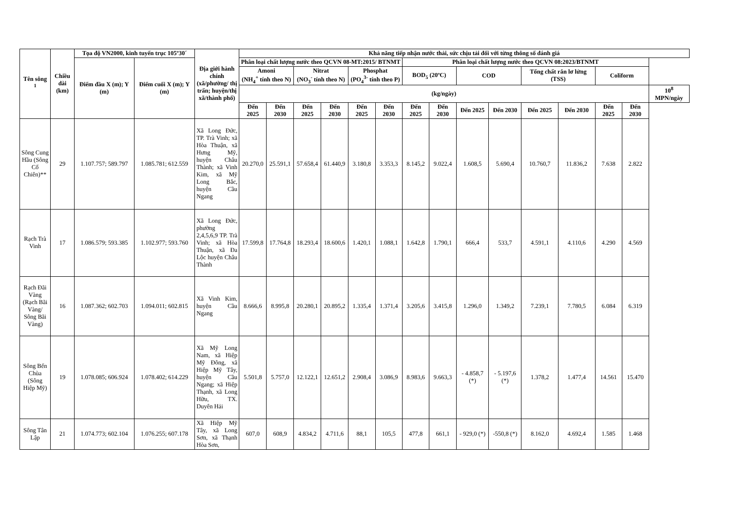| Tên sông <sup>1</sup> | Chiều dài (km) | Tọa độ VN2000, kinh tuyến trục 105º30´ | | Địa giới hành chính (xã/phường/ thị trấn; huyện/thị xã/thành phố) | Khả năng tiếp nhận nước thải, sức chịu tải đối với từng thông số đánh giá | | | | | | | | | | | | | | |
| --- | --- | --- | --- | --- | --- | --- | --- | --- | --- | --- | --- | --- | --- | --- | --- | --- | --- | --- | --- |
| | | Điểm đầu X (m); Y (m) | Điểm cuối X (m); Y (m) | | Phân loại chất lượng nước theo QCVN 08-MT:2015/ BTNMT | | | | | | Phân loại chất lượng nước theo QCVN 08:2023/BTNMT | | | | | | | | |
| | | | | | Amoni (NH<sub>4</sub><sup>+</sup> tính theo N) | | Nitrat (NO<sub>3</sub><sup>-</sup> tính theo N) | | Phosphat (PO<sub>4</sub><sup>3-</sup> tính theo P) | | BOD<sub>5</sub> (20ºC) | | COD | | Tổng chất rắn lơ lửng (TSS) | | Coliform | | |
| | | | | | (kg/ngày) | | | | | | | | | | | | | | 10<sup>8</sup> MPN/ngày |
| | | | | | Đến 2025 | Đến 2030 | Đến 2025 | Đến 2030 | Đến 2025 | Đến 2030 | Đến 2025 | Đến 2030 | Đến 2025 | Đến 2030 | Đến 2025 | Đến 2030 | Đến 2025 | Đến 2030 | |
| Sông Cung Hầu (Sông Cổ Chiên)** | 29 | 1.107.757; 589.797 | 1.085.781; 612.559 | Xã Long Đức, TP. Trà Vinh; xã Hòa Thuận, xã Hưng Mỹ, huyện Châu Thành; xã Vinh Kim, xã Mỹ Long Bắc, huyện Cầu Ngang | 20.270,0 | 25.591,1 | 57.658,4 | 61.440,9 | 3.180,8 | 3.353,3 | 8.145,2 | 9.022,4 | 1.608,5 | 5.690,4 | 10.760,7 | 11.836,2 | 7.638 | 2.822 | |
| Rạch Trà Vinh | 17 | 1.086.579; 593.385 | 1.102.977; 593.760 | Xã Long Đức, phường 2,4,5,6,9 TP. Trà Vinh; xã Hòa Thuận, xã Đa Lộc huyện Châu Thành | 17.599,8 | 17.764,8 | 18.293,4 | 18.600,6 | 1.420,1 | 1.088,1 | 1.642,8 | 1.790,1 | 666,4 | 533,7 | 4.591,1 | 4.110,6 | 4.290 | 4.569 | |
| Rạch Đãi Vàng (Rạch Bãi Vàng/ Sông Bãi Vàng) | 16 | 1.087.362; 602.703 | 1.094.011; 602.815 | Xã Vinh Kim, huyện Cầu Ngang | 8.666,6 | 8.995,8 | 20.280,1 | 20.895,2 | 1.335,4 | 1.371,4 | 3.205,6 | 3.415,8 | 1.296,0 | 1.349,2 | 7.239,1 | 7.780,5 | 6.084 | 6.319 | |
| Sông Bến Chùa (Sông Hiệp Mỹ) | 19 | 1.078.085; 606.924 | 1.078.402; 614.229 | Xã Mỹ Long Nam, xã Hiệp Mỹ Đông, xã Hiệp Mỹ Tây, huyện Cầu Ngang; xã Hiệp Thạnh, xã Long Hữu, TX. Duyên Hải | 5.501,8 | 5.757,0 | 12.122,1 | 12.651,2 | 2.908,4 | 3.086,9 | 8.983,6 | 9.663,3 | - 4.858,7 (*) | - 5.197,6 (*) | 1.378,2 | 1.477,4 | 14.561 | 15.470 | |
| Sông Tân Lập | 21 | 1.074.773; 602.104 | 1.076.255; 607.178 | Xã Hiệp Mỹ Tây, xã Long Sơn, xã Thạnh Hòa Sơn, | 607,0 | 608,9 | 4.834,2 | 4.711,6 | 88,1 | 105,5 | 477,8 | 661,1 | - 929,0 (*) | -550,8 (*) | 8.162,0 | 4.692,4 | 1.585 | 1.468 | |